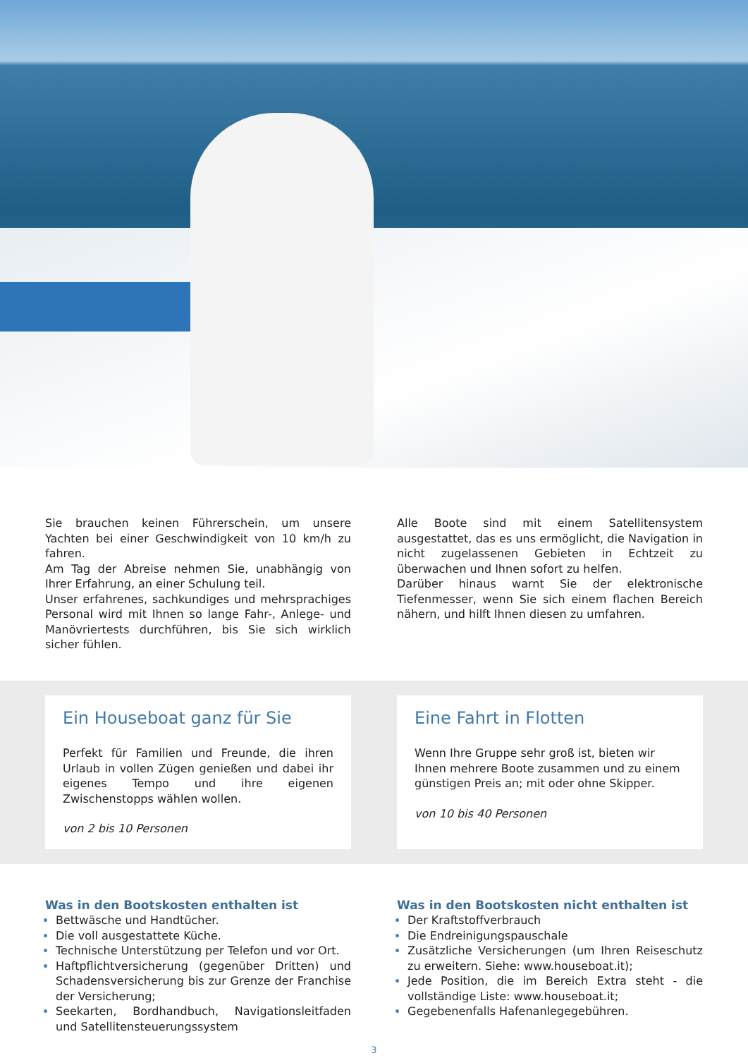Sie brauchen keinen Führerschein, um unsere Yachten bei einer Geschwindigkeit von 10 km/h zu fahren.
Am Tag der Abreise nehmen Sie, unabhängig von Ihrer Erfahrung, an einer Schulung teil.
Unser erfahrenes, sachkundiges und mehrsprachiges Personal wird mit Ihnen so lange Fahr-, Anlege- und Manövriertests durchführen, bis Sie sich wirklich sicher fühlen.
Alle Boote sind mit einem Satellitensystem ausgestattet, das es uns ermöglicht, die Navigation in nicht zugelassenen Gebieten in Echtzeit zu überwachen und Ihnen sofort zu helfen.
Darüber hinaus warnt Sie der elektronische Tiefenmesser, wenn Sie sich einem flachen Bereich nähern, und hilft Ihnen diesen zu umfahren.
Ein Houseboat ganz für Sie
Perfekt für Familien und Freunde, die ihren Urlaub in vollen Zügen genießen und dabei ihr eigenes Tempo und ihre eigenen Zwischenstopps wählen wollen.
von 2 bis 10 Personen
Eine Fahrt in Flotten
Wenn Ihre Gruppe sehr groß ist, bieten wir Ihnen mehrere Boote zusammen und zu einem günstigen Preis an; mit oder ohne Skipper.
von 10 bis 40 Personen
Was in den Bootskosten enthalten ist
Bettwäsche und Handtücher.
Die voll ausgestattete Küche.
Technische Unterstützung per Telefon und vor Ort.
Haftpflichtversicherung (gegenüber Dritten) und Schadensversicherung bis zur Grenze der Franchise der Versicherung;
Seekarten, Bordhandbuch, Navigationsleitfaden und Satellitensteuerungssystem
Was in den Bootskosten nicht enthalten ist
Der Kraftstoffverbrauch
Die Endreinigungspauschale
Zusätzliche Versicherungen (um Ihren Reiseschutz zu erweitern. Siehe: www.houseboat.it);
Jede Position, die im Bereich Extra steht - die vollständige Liste: www.houseboat.it;
Gegebenenfalls Hafenanlegegebühren.
3